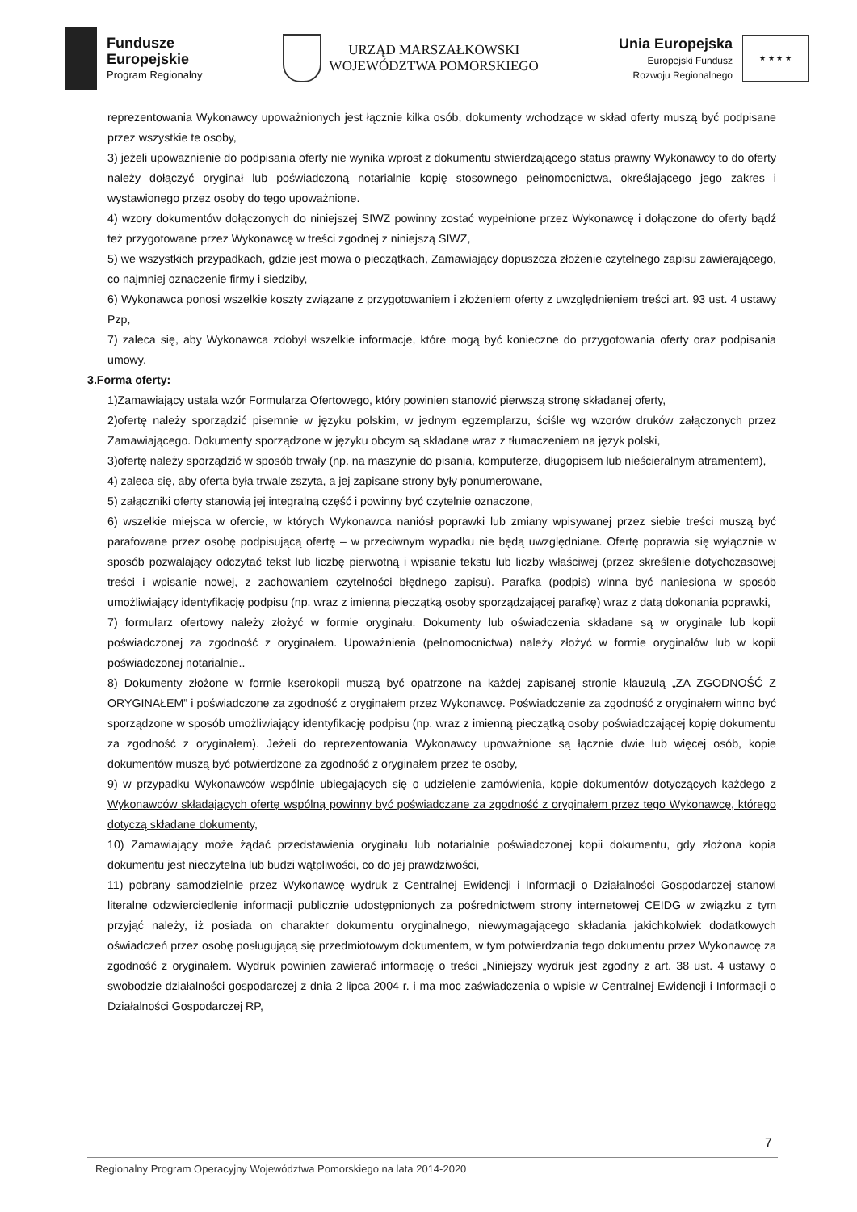Fundusze
Europejskie
Program Regionalny
URZĄD MARSZAŁKOWSKI
WOJEWÓDZTWA POMORSKIEGO
Unia Europejska
Europejski Fundusz
Rozwoju Regionalnego
★ ★ ★ ★
reprezentowania Wykonawcy upoważnionych jest łącznie kilka osób, dokumenty wchodzące w skład oferty muszą być podpisane przez wszystkie te osoby,
3) jeżeli upoważnienie do podpisania oferty nie wynika wprost z dokumentu stwierdzającego status prawny Wykonawcy to do oferty należy dołączyć oryginał lub poświadczoną notarialnie kopię stosownego pełnomocnictwa, określającego jego zakres i wystawionego przez osoby do tego upoważnione.
4) wzory dokumentów dołączonych do niniejszej SIWZ powinny zostać wypełnione przez Wykonawcę i dołączone do oferty bądź też przygotowane przez Wykonawcę w treści zgodnej z niniejszą SIWZ,
5) we wszystkich przypadkach, gdzie jest mowa o pieczątkach, Zamawiający dopuszcza złożenie czytelnego zapisu zawierającego, co najmniej oznaczenie firmy i siedziby,
6) Wykonawca ponosi wszelkie koszty związane z przygotowaniem i złożeniem oferty z uwzględnieniem treści art. 93 ust. 4 ustawy Pzp,
7) zaleca się, aby Wykonawca zdobył wszelkie informacje, które mogą być konieczne do przygotowania oferty oraz podpisania umowy.
3.Forma oferty:
1)Zamawiający ustala wzór Formularza Ofertowego, który powinien stanowić pierwszą stronę składanej oferty,
2)ofertę należy sporządzić pisemnie w języku polskim, w jednym egzemplarzu, ściśle wg wzorów druków załączonych przez Zamawiającego. Dokumenty sporządzone w języku obcym są składane wraz z tłumaczeniem na język polski,
3)ofertę należy sporządzić w sposób trwały (np. na maszynie do pisania, komputerze, długopisem lub nieścieralnym atramentem),
4) zaleca się, aby oferta była trwale zszyta, a jej zapisane strony były ponumerowane,
5) załączniki oferty stanowią jej integralną część i powinny być czytelnie oznaczone,
6) wszelkie miejsca w ofercie, w których Wykonawca naniósł poprawki lub zmiany wpisywanej przez siebie treści muszą być parafowane przez osobę podpisującą ofertę – w przeciwnym wypadku nie będą uwzględniane. Ofertę poprawia się wyłącznie w sposób pozwalający odczytać tekst lub liczbę pierwotną i wpisanie tekstu lub liczby właściwej (przez skreślenie dotychczasowej treści i wpisanie nowej, z zachowaniem czytelności błędnego zapisu). Parafka (podpis) winna być naniesiona w sposób umożliwiający identyfikację podpisu (np. wraz z imienną pieczątką osoby sporządzającej parafkę) wraz z datą dokonania poprawki,
7) formularz ofertowy należy złożyć w formie oryginału. Dokumenty lub oświadczenia składane są w oryginale lub kopii poświadczonej za zgodność z oryginałem. Upoważnienia (pełnomocnictwa) należy złożyć w formie oryginałów lub w kopii poświadczonej notarialnie..
8) Dokumenty złożone w formie kserokopii muszą być opatrzone na każdej zapisanej stronie klauzulą „ZA ZGODNOŚĆ Z ORYGINAŁEM” i poświadczone za zgodność z oryginałem przez Wykonawcę. Poświadczenie za zgodność z oryginałem winno być sporządzone w sposób umożliwiający identyfikację podpisu (np. wraz z imienną pieczątką osoby poświadczającej kopię dokumentu za zgodność z oryginałem). Jeżeli do reprezentowania Wykonawcy upoważnione są łącznie dwie lub więcej osób, kopie dokumentów muszą być potwierdzone za zgodność z oryginałem przez te osoby,
9) w przypadku Wykonawców wspólnie ubiegających się o udzielenie zamówienia, kopie dokumentów dotyczących każdego z Wykonawców składających ofertę wspólną powinny być poświadczane za zgodność z oryginałem przez tego Wykonawcę, którego dotyczą składane dokumenty,
10) Zamawiający może żądać przedstawienia oryginału lub notarialnie poświadczonej kopii dokumentu, gdy złożona kopia dokumentu jest nieczytelna lub budzi wątpliwości, co do jej prawdziwości,
11) pobrany samodzielnie przez Wykonawcę wydruk z Centralnej Ewidencji i Informacji o Działalności Gospodarczej stanowi literalne odzwierciedlenie informacji publicznie udostępnionych za pośrednictwem strony internetowej CEIDG w związku z tym przyjąć należy, iż posiada on charakter dokumentu oryginalnego, niewymagającego składania jakichkolwiek dodatkowych oświadczeń przez osobę posługującą się przedmiotowym dokumentem, w tym potwierdzania tego dokumentu przez Wykonawcę za zgodność z oryginałem. Wydruk powinien zawierać informację o treści „Niniejszy wydruk jest zgodny z art. 38 ust. 4 ustawy o swobodzie działalności gospodarczej z dnia 2 lipca 2004 r. i ma moc zaświadczenia o wpisie w Centralnej Ewidencji i Informacji o Działalności Gospodarczej RP,
7
Regionalny Program Operacyjny Województwa Pomorskiego na lata 2014-2020